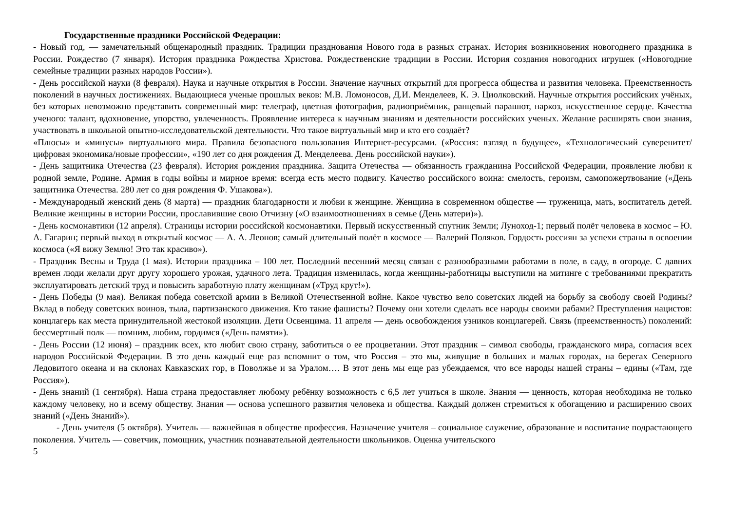Государственные праздники Российской Федерации:
- Новый год, — замечательный общенародный праздник. Традиции празднования Нового года в разных странах. История возникновения новогоднего праздника в России. Рождество (7 января). История праздника Рождества Христова. Рождественские традиции в России. История создания новогодних игрушек («Новогодние семейные традиции разных народов России»).
- День российской науки (8 февраля). Наука и научные открытия в России. Значение научных открытий для прогресса общества и развития человека. Преемственность поколений в научных достижениях. Выдающиеся ученые прошлых веков: М.В. Ломоносов, Д.И. Менделеев, К. Э. Циолковский. Научные открытия российских учёных, без которых невозможно представить современный мир: телеграф, цветная фотография, радиоприёмник, ранцевый парашют, наркоз, искусственное сердце. Качества ученого: талант, вдохновение, упорство, увлеченность. Проявление интереса к научным знаниям и деятельности российских ученых. Желание расширять свои знания, участвовать в школьной опытно-исследовательской деятельности. Что такое виртуальный мир и кто его создаёт?
«Плюсы» и «минусы» виртуального мира. Правила безопасного пользования Интернет-ресурсами. («Россия: взгляд в будущее», «Технологический суверенитет/цифровая экономика/новые профессии», «190 лет со дня рождения Д. Менделеева. День российской науки»).
- День защитника Отечества (23 февраля). История рождения праздника. Защита Отечества — обязанность гражданина Российской Федерации, проявление любви к родной земле, Родине. Армия в годы войны и мирное время: всегда есть место подвигу. Качество российского воина: смелость, героизм, самопожертвование («День защитника Отечества. 280 лет со дня рождения Ф. Ушакова»).
- Международный женский день (8 марта) — праздник благодарности и любви к женщине. Женщина в современном обществе — труженица, мать, воспитатель детей. Великие женщины в истории России, прославившие свою Отчизну («О взаимоотношениях в семье (День матери)»).
- День космонавтики (12 апреля). Страницы истории российской космонавтики. Первый искусственный спутник Земли; Луноход-1; первый полёт человека в космос – Ю. А. Гагарин; первый выход в открытый космос — А. А. Леонов; самый длительный полёт в космосе — Валерий Поляков. Гордость россиян за успехи страны в освоении космоса («Я вижу Землю! Это так красиво»).
- Праздник Весны и Труда (1 мая). Истории праздника – 100 лет. Последний весенний месяц связан с разнообразными работами в поле, в саду, в огороде. С давних времен люди желали друг другу хорошего урожая, удачного лета. Традиция изменилась, когда женщины-работницы выступили на митинге с требованиями прекратить эксплуатировать детский труд и повысить заработную плату женщинам («Труд крут!»).
- День Победы (9 мая). Великая победа советской армии в Великой Отечественной войне. Какое чувство вело советских людей на борьбу за свободу своей Родины? Вклад в победу советских воинов, тыла, партизанского движения. Кто такие фашисты? Почему они хотели сделать все народы своими рабами? Преступления нацистов: концлагерь как места принудительной жестокой изоляции. Дети Освенцима. 11 апреля — день освобождения узников концлагерей. Связь (преемственность) поколений: бессмертный полк — помним, любим, гордимся («День памяти»).
- День России (12 июня) – праздник всех, кто любит свою страну, заботиться о ее процветании. Этот праздник – символ свободы, гражданского мира, согласия всех народов Российской Федерации. В это день каждый еще раз вспомнит о том, что Россия – это мы, живущие в больших и малых городах, на берегах Северного Ледовитого океана и на склонах Кавказских гор, в Поволжье и за Уралом…. В этот день мы еще раз убеждаемся, что все народы нашей страны – едины («Там, где Россия»).
- День знаний (1 сентября). Наша страна предоставляет любому ребёнку возможность с 6,5 лет учиться в школе. Знания — ценность, которая необходима не только каждому человеку, но и всему обществу. Знания — основа успешного развития человека и общества. Каждый должен стремиться к обогащению и расширению своих знаний («День Знаний»).
- День учителя (5 октября). Учитель — важнейшая в обществе профессия. Назначение учителя – социальное служение, образование и воспитание подрастающего поколения. Учитель — советчик, помощник, участник познавательной деятельности школьников. Оценка учительского
5